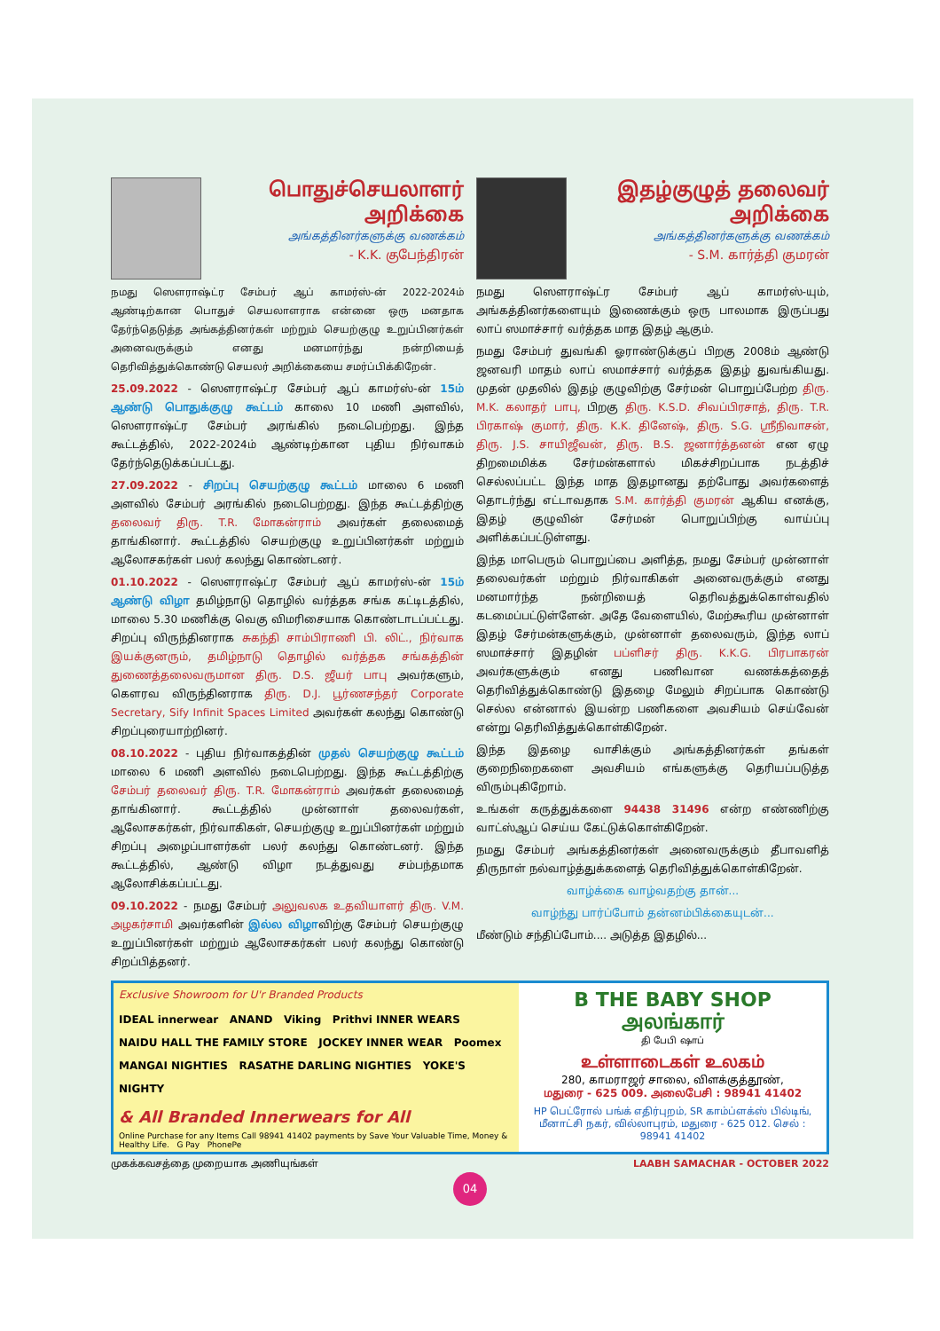பொதுச்செயலாளர்
அறிக்கை
அங்கத்தினர்களுக்கு வணக்கம்
- K.K. குபேந்திரன்
நமது ஸௌராஷ்ட்ர சேம்பர் ஆப் காமர்ஸ்-ன் 2022-2024ம் ஆண்டிற்கான பொதுச் செயலாளராக என்னை ஒரு மனதாக தேர்ந்தெடுத்த அங்கத்தினர்கள் மற்றும் செயற்குழு உறுப்பினர்கள் அனைவருக்கும் எனது மனமார்ந்து நன்றியைத் தெரிவித்துக்கொண்டு செயலர் அறிக்கையை சமர்ப்பிக்கிறேன்.
25.09.2022 - ஸௌராஷ்ட்ர சேம்பர் ஆப் காமர்ஸ்-ன் 15ம் ஆண்டு பொதுக்குழு கூட்டம் காலை 10 மணி அளவில், ஸௌராஷ்ட்ர சேம்பர் அரங்கில் நடைபெற்றது. இந்த கூட்டத்தில், 2022-2024ம் ஆண்டிற்கான புதிய நிர்வாகம் தேர்ந்தெடுக்கப்பட்டது.
27.09.2022 - சிறப்பு செயற்குழு கூட்டம் மாலை 6 மணி அளவில் சேம்பர் அரங்கில் நடைபெற்றது. இந்த கூட்டத்திற்கு தலைவர் திரு. T.R. மோகன்ராம் அவர்கள் தலைமைத் தாங்கினார். கூட்டத்தில் செயற்குழு உறுப்பினர்கள் மற்றும் ஆலோசகர்கள் பலர் கலந்து கொண்டனர்.
01.10.2022 - ஸௌராஷ்ட்ர சேம்பர் ஆப் காமர்ஸ்-ன் 15ம் ஆண்டு விழா தமிழ்நாடு தொழில் வர்த்தக சங்க கட்டிடத்தில், மாலை 5.30 மணிக்கு வெகு விமரிசையாக கொண்டாடப்பட்டது. சிறப்பு விருந்தினராக சுகந்தி சாம்பிராணி பி. லிட்., நிர்வாக இயக்குனரும், தமிழ்நாடு தொழில் வர்த்தக சங்கத்தின் துணைத்தலைவருமான திரு. D.S. ஜீயர் பாபு அவர்களும், கௌரவ விருந்தினராக திரு. D.J. பூர்ணசந்தர் Corporate Secretary, Sify Infinit Spaces Limited அவர்கள் கலந்து கொண்டு சிறப்புரையாற்றினர்.
08.10.2022 - புதிய நிர்வாகத்தின் முதல் செயற்குழு கூட்டம் மாலை 6 மணி அளவில் நடைபெற்றது. இந்த கூட்டத்திற்கு சேம்பர் தலைவர் திரு. T.R. மோகன்ராம் அவர்கள் தலைமைத் தாங்கினார். கூட்டத்தில் முன்னாள் தலைவர்கள், ஆலோசகர்கள், நிர்வாகிகள், செயற்குழு உறுப்பினர்கள் மற்றும் சிறப்பு அழைப்பாளர்கள் பலர் கலந்து கொண்டனர். இந்த கூட்டத்தில், ஆண்டு விழா நடத்துவது சம்பந்தமாக ஆலோசிக்கப்பட்டது.
09.10.2022 - நமது சேம்பர் அலுவலக உதவியாளர் திரு. V.M. அழகர்சாமி அவர்களின் இல்ல விழாவிற்கு சேம்பர் செயற்குழு உறுப்பினர்கள் மற்றும் ஆலோசகர்கள் பலர் கலந்து கொண்டு சிறப்பித்தனர்.
இதழ்குழுத் தலைவர்
அறிக்கை
அங்கத்தினர்களுக்கு வணக்கம்
- S.M. கார்த்தி குமரன்
நமது ஸௌராஷ்ட்ர சேம்பர் ஆப் காமர்ஸ்-யும், அங்கத்தினர்களையும் இணைக்கும் ஒரு பாலமாக இருப்பது லாப் ஸமாச்சார் வர்த்தக மாத இதழ் ஆகும்.
நமது சேம்பர் துவங்கி ஓராண்டுக்குப் பிறகு 2008ம் ஆண்டு ஜனவரி மாதம் லாப் ஸமாச்சார் வர்த்தக இதழ் துவங்கியது. முதன் முதலில் இதழ் குழுவிற்கு சேர்மன் பொறுப்பேற்ற திரு. M.K. கலாதர் பாபு, பிறகு திரு. K.S.D. சிவப்பிரசாத், திரு. T.R. பிரகாஷ் குமார், திரு. K.K. தினேஷ், திரு. S.G. ஸ்ரீநிவாசன், திரு. J.S. சாயிஜீவன், திரு. B.S. ஜனார்த்தனன் என ஏழு திறமைமிக்க சேர்மன்களால் மிகச்சிறப்பாக நடத்திச் செல்லப்பட்ட இந்த மாத இதழானது தற்போது அவர்களைத் தொடர்ந்து எட்டாவதாக S.M. கார்த்தி குமரன் ஆகிய எனக்கு, இதழ் குழுவின் சேர்மன் பொறுப்பிற்கு வாய்ப்பு அளிக்கப்பட்டுள்ளது.
இந்த மாபெரும் பொறுப்பை அளித்த, நமது சேம்பர் முன்னாள் தலைவர்கள் மற்றும் நிர்வாகிகள் அனைவருக்கும் எனது மனமார்ந்த நன்றியைத் தெரிவத்துக்கொள்வதில் கடமைப்பட்டுள்ளேன். அதே வேளையில், மேற்கூரிய முன்னாள் இதழ் சேர்மன்களுக்கும், முன்னாள் தலைவரும், இந்த லாப் ஸமாச்சார் இதழின் பப்ளிசர் திரு. K.K.G. பிரபாகரன் அவர்களுக்கும் எனது பணிவான வணக்கத்தைத் தெரிவித்துக்கொண்டு இதழை மேலும் சிறப்பாக கொண்டு செல்ல என்னால் இயன்ற பணிகளை அவசியம் செய்வேன் என்று தெரிவித்துக்கொள்கிறேன்.
இந்த இதழை வாசிக்கும் அங்கத்தினர்கள் தங்கள் குறைநிறைகளை அவசியம் எங்களுக்கு தெரியப்படுத்த விரும்புகிறோம்.
உங்கள் கருத்துக்களை 94438 31496 என்ற எண்ணிற்கு வாட்ஸ்ஆப் செய்ய கேட்டுக்கொள்கிறேன்.
நமது சேம்பர் அங்கத்தினர்கள் அனைவருக்கும் தீபாவளித் திருநாள் நல்வாழ்த்துக்களைத் தெரிவித்துக்கொள்கிறேன்.
வாழ்க்கை வாழ்வதற்கு தான்...
வாழ்ந்து பார்ப்போம் தன்னம்பிக்கையுடன்...
மீண்டும் சந்திப்போம்.... அடுத்த இதழில்...
Exclusive Showroom for U'r Branded Products
IDEAL innerwear ANAND Viking Prithvi INNER WEARS
NAIDU HALL THE FAMILY STORE JOCKEY INNER WEAR Poomex
MANGAI NIGHTIES RASATHE DARLING NIGHTIES YOKE'S NIGHTY
& All Branded Innerwears for All
Online Purchase for any Items Call 98941 41402 payments by Save Your Valuable Time, Money & Healthy Life. G Pay PhonePe
B THE BABY SHOP அலங்கார்
தி பேபி ஷாப்
உள்ளாடைகள் உலகம்
280, காமராஜர் சாலை, விளக்குத்தூண்,
மதுரை - 625 009. அலைபேசி : 98941 41402
HP பெட்ரோல் பங்க் எதிர்புறம், SR காம்ப்ளக்ஸ் பில்டிங், மீனாட்சி நகர், வில்லாபுரம், மதுரை - 625 012. செல் : 98941 41402
முகக்கவசத்தை முறையாக அணியுங்கள் LAABH SAMACHAR - OCTOBER 2022
04